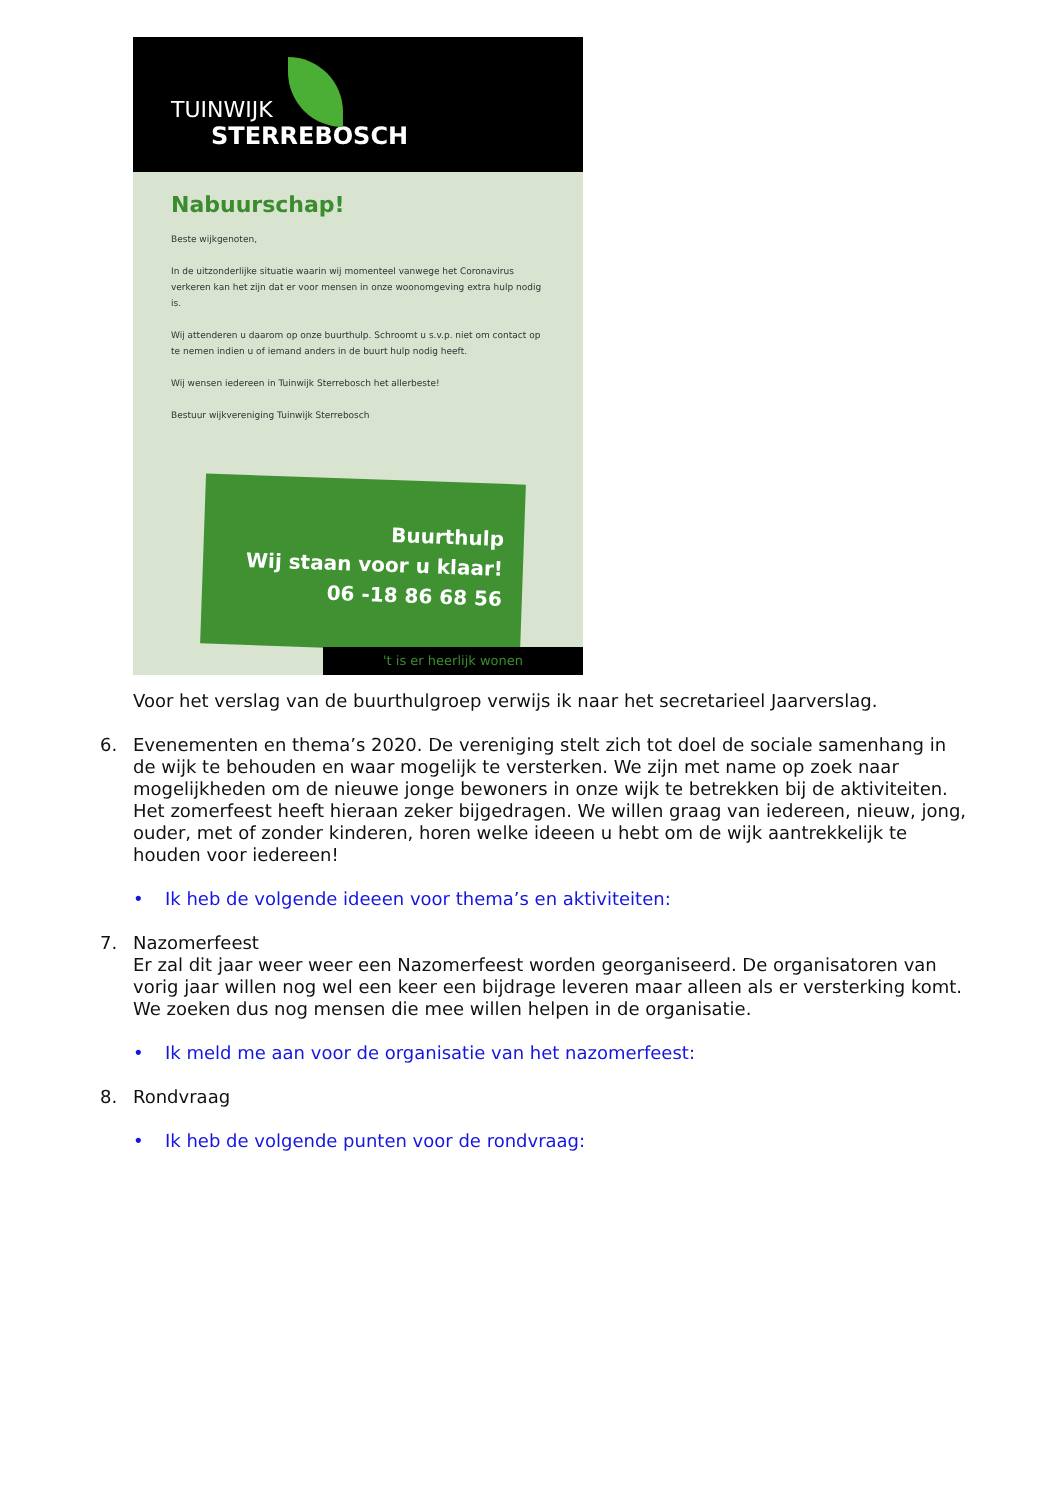TUINWIJK
STERREBOSCH
Nabuurschap!
Beste wijkgenoten,
In de uitzonderlijke situatie waarin wij momenteel vanwege het Coronavirus verkeren kan het zijn dat er voor mensen in onze woonomgeving extra hulp nodig is.
Wij attenderen u daarom op onze buurthulp. Schroomt u s.v.p. niet om contact op te nemen indien u of iemand anders in de buurt hulp nodig heeft.
Wij wensen iedereen in Tuinwijk Sterrebosch het allerbeste!
Bestuur wijkvereniging Tuinwijk Sterrebosch
Buurthulp
Wij staan voor u klaar!
06 -18 86 68 56
't is er heerlijk wonen
Voor het verslag van de buurthulgroep verwijs ik naar het secretarieel Jaarverslag.
6. Evenementen en thema’s 2020. De vereniging stelt zich tot doel de sociale samenhang in de wijk te behouden en waar mogelijk te versterken. We zijn met name op zoek naar mogelijkheden om de nieuwe jonge bewoners in onze wijk te betrekken bij de aktiviteiten. Het zomerfeest heeft hieraan zeker bijgedragen. We willen graag van iedereen, nieuw, jong, ouder, met of zonder kinderen, horen welke ideeen u hebt om de wijk aantrekkelijk te houden voor iedereen!
• Ik heb de volgende ideeen voor thema’s en aktiviteiten:
7. Nazomerfeest
Er zal dit jaar weer weer een Nazomerfeest worden georganiseerd. De organisatoren van vorig jaar willen nog wel een keer een bijdrage leveren maar alleen als er versterking komt. We zoeken dus nog mensen die mee willen helpen in de organisatie.
• Ik meld me aan voor de organisatie van het nazomerfeest:
8. Rondvraag
• Ik heb de volgende punten voor de rondvraag: